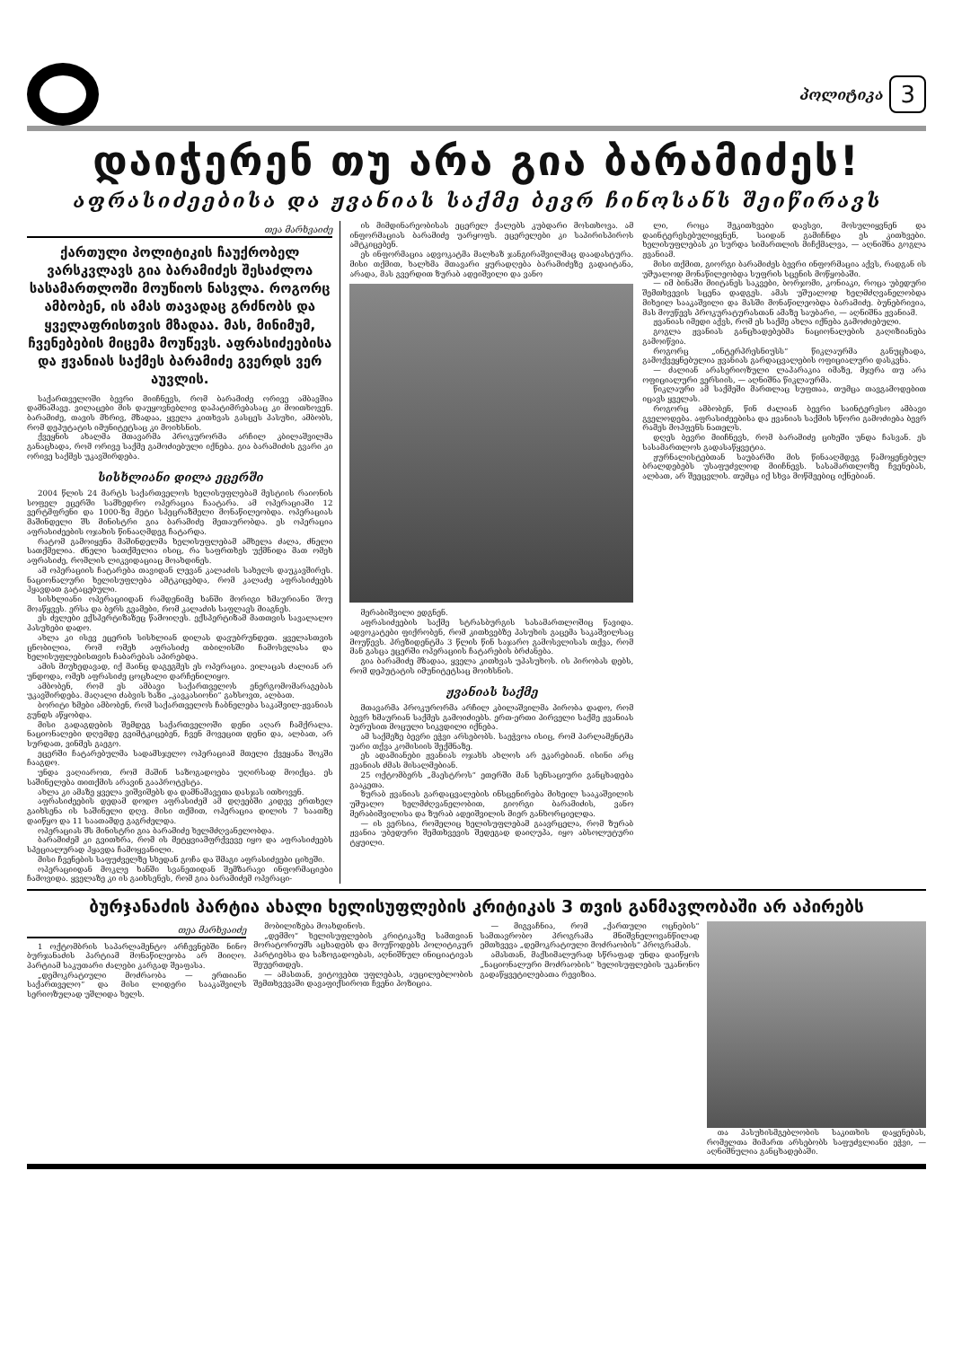პოლიტიკა 3
დაიჭერენ თუ არა გია ბარამიძეს!
აფრასიძეებისა და ჟვანიას საქმე ბევრ ჩინოსანს შეიწირავს
თეა მარხვაიძე
ქართული პოლიტიკის ჩაუქრობელ ვარსკვლავს გია ბარამიძეს შესაძლოა სასამართლოში მოუწიოს ნასვლა. როგორც ამბობენ, ის ამას თავადაც გრძნობს და ყველაფრისთვის მზადაა. მას, მინიმუმ, ჩვენებების მიცემა მოუწევს. აფრასიძეებისა და ჟვანიას საქმეს ბარამიძე გვერდს ვერ აუვლის.
საქართველოში ბევრი მიიჩნევს, რომ ბარამიძე ორივე ამბავშია დამნაშავე. ვილაცები მის დაუყოვნებლივ დაპატიმრებასაც კი მოითხოვენ. ბარამიძე, თავის მხრივ, მზადაა, ყველა კითხვას გასცეს პასუხი, ამბობს, რომ დეპუტატის იმუნიტეტსაც კი მოიხსნის.
ქვეყნის ახალმა მთავარმა პროკურორმა არჩილ კბილაშვილმა განაცხადა, რომ ორივე საქმე გამოძიებული იქნება. გია ბარამიძის გვარი კი ორივე საქმეს უკავშირდება.
სისხლიანი დილა ეცერში
2004 წლის 24 მარტს საქართველოს ხელისუფლებამ მესტიის რაიონის სოფელ ეცერში სამხედრო ოპერაცია ჩაატარა. ამ ოპერაციაში 12 ვერტმფრენი და 1000-ზე მეტი სპეცრაზმელი მონაწილეობდა. ოპერაციას მაშინდელი შს მინისტრი გია ბარამიძე მეთაურობდა. ეს ოპერაცია აფრასიძეების ოჯახის წინააღმდეგ ჩატარდა.
რატომ გამოიყენა მაშინდელმა ხელისუფლებამ ამხელა ძალა, ძნელი სათქმელია. ძნელი სათქმელია ისიც, რა საფრთხეს უქმნიდა მათ ომეხ აფრასიძე, რომლის ლიკვიდაციაც მოახდინეს.
ამ ოპერაციის ჩატარება თავიდან ლევან კალაძის სახელს დაუკავშირეს. ნაციონალური ხელისუფლება ამტკიცებდა, რომ კალაძე აფრასიძეებს ჰყავდათ გატაცებული.
სისხლიანი ოპერაციიდან რამდენიმე ხანში მორიგი ხმაურიანი შოუ მოაწყვეს. ერსა და ბერს გვამები, რომ კალაძის საფლავს მიაგნეს.
ეს ძვლები ექსპერტიზაზეც წამოიღეს. ექსპერტიზამ მათთვის სავალალო პასუხები დადო.
ახლა კი ისევ ეცერის სისხლიან დილას დავუბრუნდეთ. ყველასთვის ცნობილია, რომ ომეხ აფრასიძე თბილისში ჩამოსვლასა და ხელისუფლებისთვის ჩაბარებას აპირებდა.
ამის მიუხედავად, იქ მაინც დაგეგმეს ეს ოპერაცია. ვილაცას ძალიან არ უნდოდა, ომეხ აფრასიძე ცოცხალი დარჩენილიყო.
ამბობენ, რომ ეს ამბავი საქართველოს ენერგომომარაგებას უკავშირდება. მაღალი ძაბვის ხაზი „კავკასიონი“ გახსოვთ, ალბათ.
ბორიტი ხმები ამბობენ, რომ საქართველოს ჩაბნელება საკაშვილ-ჟვანიას გუნდს აწყობდა.
მისი გადაგდების შემდეგ საქართველოში დენი აღარ ჩამქრალა. ნაციონალები დღემდე გვიმტკიცებენ, ჩვენ მოვეცით დენი და, ალბათ, არ სურდათ, ვინმეს გაეგო.
ეცერში ჩატარებულმა სადამსჯელო ოპერაციამ მთელი ქვეყანა შოკში ჩააგდო.
უნდა ვაღიაროთ, რომ მაშინ საზოგადოება უღირსად მოიქცა. ეს საშინელება თითქმის არავინ გააპროტესტა.
ახლა კი ამაზე ყველა ვიშვიშებს და დამნაშავეთა დასჯას ითხოვენ.
აფრასიძეების დედამ დოდო აფრასიძემ ამ დღეებში კიდევ ერთხელ გაიხსენა ის საშინელი დღე. მისი თქმით, ოპერაცია დილის 7 საათზე დაიწყო და 11 საათამდე გაგრძელდა.
ოპერაციას შს მინისტრი გია ბარამიძე ხელმძღვანელობდა.
ბარამიძემ კი გვითხრა, რომ ის მეტყვიამფრქვევე იყო და აფრასიძეებს სპეციალურად ჰყავდა ჩამოყვანილი.
მისი ჩვენების საფუძველზე სხედან გოჩა და შმაგი აფრასიძეები ციხეში.
ოპერაციიდან მოკლე ხანში სვანეთიდან შემზარავი ინფორმაციები ჩამოვიდა. ყველაზე კი ის გაიხსენეს, რომ გია ბარამიძემ ოპერაცი-
ის მიმდინარეობისას ეცერელ ქალებს კუბდარი მოსთხოვა. ამ ინფორმაციას ბარამიძე უარყოფს. ეცერელები კი საპირისპიროს ამტკიცებენ.
ეს ინფორმაცია ადვოკატმა მალხაზ ჯანგირაშვილმაც დაადასტურა. მისი თქმით, ხალხმა მთავარი ყურადღება ბარამიძეზე გადაიტანა, არადა, მას გვერდით ზურაბ ადეიშვილი და ვანო
მერაბიშვილი ედგნენ.
აფრასიძეების საქმე სტრასბურგის სასამართლოშიც წავიდა. ადვოკატები ფიქრობენ, რომ კითხვებზე პასუხის გაცემა საკაშვილსაც მოუწევს. პრეზიდენტმა 3 წლის წინ საჯარო გამოსვლისას თქვა, რომ მან გასცა ეცერში ოპერაციის ჩატარების ბრძანება.
გია ბარამიძე მზადაა, ყველა კითხვას უპასუხოს. ის პირობას დებს, რომ დეპუტატის იმუნიტეტსაც მოიხსნის.
ჟვანიას საქმე
მთავარმა პროკურორმა არჩილ კბილაშვილმა პირობა დადო, რომ ბევრ ხმაურიან საქმეს გამოიძიებს. ერთ-ერთი პირველი საქმე ჟვანიას ბურუსით მოცული სიკვდილი იქნება.
ამ საქმეზე ბევრი ეჭვი არსებობს. საეჭვოა ისიც, რომ პარლამენტმა უარი თქვა კომისიის შექმნაზე.
ეს ადამიანები ჟვანიას ოჯახს ახლოს არ ეკარებიან. ისინი არც ჟვანიას ძმას მისალმებიან.
25 ოქტომბერს „მაესტროს“ ეთერში მან სენსაციური განცხადება გააკეთა.
ზურაბ ჟვანიას გარდაცვალების ინსცენირება მიხეილ სააკაშვილის უშუალო ხელმძღვანელობით, გიორგი ბარამიძის, ვანო მერაბიშვილისა და ზურაბ ადეიშვილის მიერ განხორციელდა.
— ის ვერსია, რომელიც ხელისუფლებამ გაავრცელა, რომ ზურაბ ჟვანია უბედური შემთხვევის შედეგად დაიღუპა, იყო აბსოლუტური ტყუილი.
ლი, როცა შეკითხვები დავსვი, მოსულიყვნენ და დაინტერესებულიყვნენ, საიდან გამიჩნდა ეს კითხვები. ხელისუფლებას კი სურდა სიმართლის მიჩქმალვა, — აღნიშნა გოგლა ჟვანიამ.
მისი თქმით, გიორგი ბარამიძეს ბევრი ინფორმაცია აქვს, რადგან ის უშუალოდ მონაწილეობდა სუფრის სცენის მოწყობაში.
— იმ ბინაში მიიტანეს საკვები, ბორჯომი, კონიაკი, როცა უბედური შემთხვევის სცენა დადგეს. ამას უშუალოდ ხელმძღვანელობდა მიხეილ სააკაშვილი და მასში მონაწილეობდა ბარამიძე. ბუნებრივია, მას მოუწევს პროკურატურასთან ამაზე საუბარი, — აღნიშნა ჟვანიამ.
ჟვანიას იმედი აქვს, რომ ეს საქმე ახლა იქნება გამოძიებული.
გოგლა ჟვანიას განცხადებებმა ნაციონალების გაღიზიანება გამოიწვია.
როგორც „ინტერპრესნიუსს“ წიკლაურმა განუცხადა, გამოქვეყნებულია ჟვანიას გარდაცვალების ოფიციალური დასკვნა.
— ძალიან არასერიოზული ლაპარაკია იმაზე, მჯერა თუ არა ოფიციალური ვერსიის, — აღნიშნა წიკლაურმა.
წიკლაური ამ საქმეში მართლაც სუფთაა, თუმცა თავგამოდებით იცავს ყველას.
როგორც ამბობენ, წინ ძალიან ბევრი საინტერესო ამბავი გველოდება. აფრასიძეებისა და ჟვანიას საქმის სწორი გამოძიება ბევრ რამეს მოჰფენს ნათელს.
დღეს ბევრი მიიჩნევს, რომ ბარამიძე ციხეში უნდა ჩასვან. ეს სასამართლოს გადასაწყვეტია.
ჟურნალისტებთან საუბარში მის წინააღმდეგ წამოყენებულ ბრალდებებს უსაფუძვლოდ მიიჩნევს. სასამართლოზე ჩვენებას, ალბათ, არ შეეცვლის. თუმცა იქ სხვა მოწმეებიც იქნებიან.
ბურჯანაძის პარტია ახალი ხელისუფლების კრიტიკას 3 თვის განმავლობაში არ აპირებს
თეა მარხვაიძე
1 ოქტომბრის საპარლამენტო არჩევნებში ნინო ბურჯანაძის პარტიამ მონაწილეობა არ მიიღო. პარტიამ საკუთარი ძალები კარგად შეაფასა.
„დემოკრატიული მოძრაობა — ერთიანი საქართველო“ და მისი ლიდერი სააკაშვილს სერიოზულად უშლიდა ხელს.
მობილიზება მოახდინოს.
„დემმო“ ხელისუფლების კრიტიკაზე სამთვიან მორატორიუმს აცხადებს და მოუწოდებს პოლიტიკურ პარტიებსა და საზოგადოებას, აღნიშნულ ინიციატივას შეუერთდეს.
— ამასთან, ვიტოვებთ უფლებას, აუცილებლობის შემთხვევაში დავაფიქსიროთ ჩვენი პოზიცია.
— მიგვაჩნია, რომ „ქართული ოცნების“ სამთავრობო პროგრამა მნიშვნელოვანწილად ემთხვევა „დემოკრატიული მოძრაობის“ პროგრამას.
ამასთან, მაქსიმალურად სწრაფად უნდა დაიწყოს „ნაციონალური მოძრაობის“ ხელისუფლების უკანონო გადაწყვეტილებათა რევიზია.
თა პასუხისმგებლობის საკითხის დაყენებას, რომელთა მიმართ არსებობს საფუძვლიანი ეჭვი, — აღნიშნულია განცხადებაში.